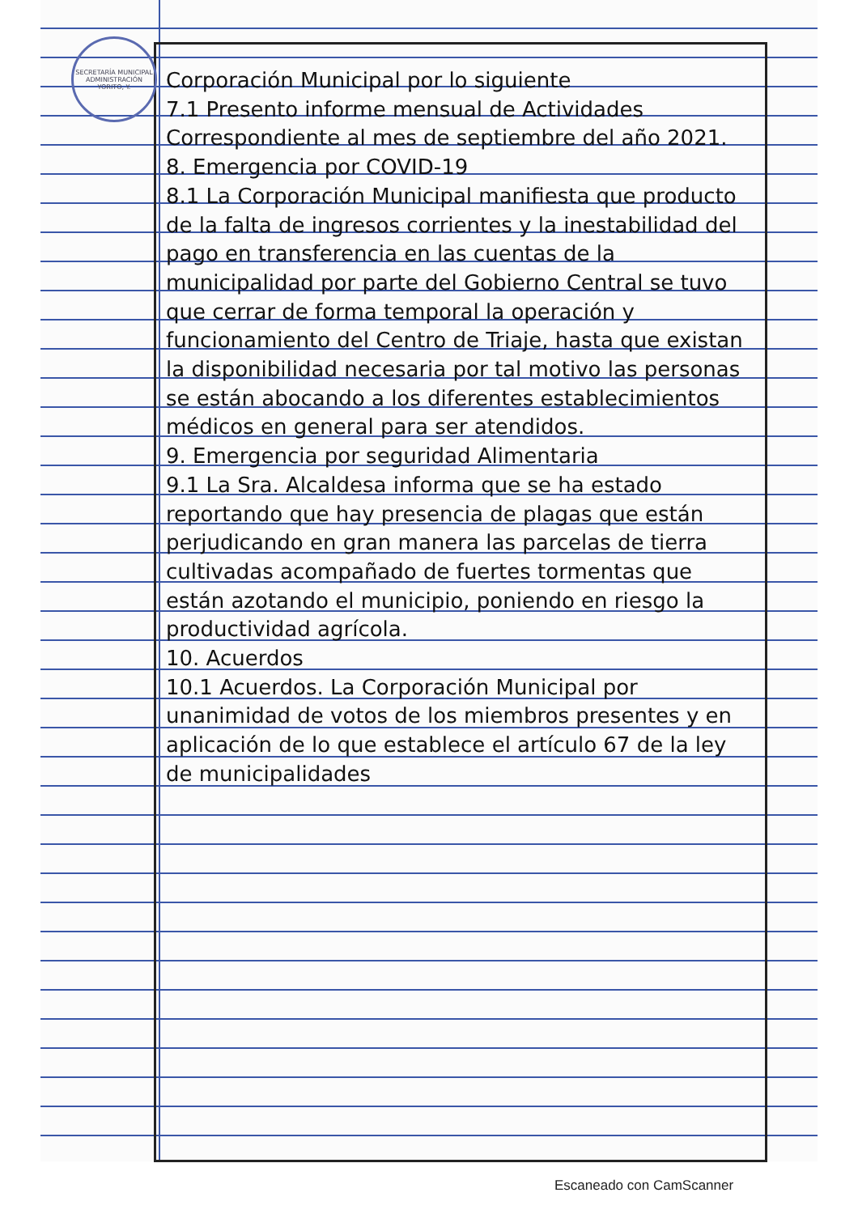SECRETARÍA MUNICIPAL
ADMINISTRACIÓN
YORITO, Y.
Corporación Municipal por lo siguiente
7.1 Presento informe mensual de Actividades Correspondiente al mes de septiembre del año 2021.
8. Emergencia por COVID-19
8.1 La Corporación Municipal manifiesta que producto de la falta de ingresos corrientes y la inestabilidad del pago en transferencia en las cuentas de la municipalidad por parte del Gobierno Central se tuvo que cerrar de forma temporal la operación y funcionamiento del Centro de Triaje, hasta que existan la disponibilidad necesaria por tal motivo las personas se están abocando a los diferentes establecimientos médicos en general para ser atendidos.
9. Emergencia por seguridad Alimentaria
9.1 La Sra. Alcaldesa informa que se ha estado reportando que hay presencia de plagas que están perjudicando en gran manera las parcelas de tierra cultivadas acompañado de fuertes tormentas que están azotando el municipio, poniendo en riesgo la productividad agrícola.
10. Acuerdos
10.1 Acuerdos. La Corporación Municipal por unanimidad de votos de los miembros presentes y en aplicación de lo que establece el artículo 67 de la ley de municipalidades
Escaneado con CamScanner